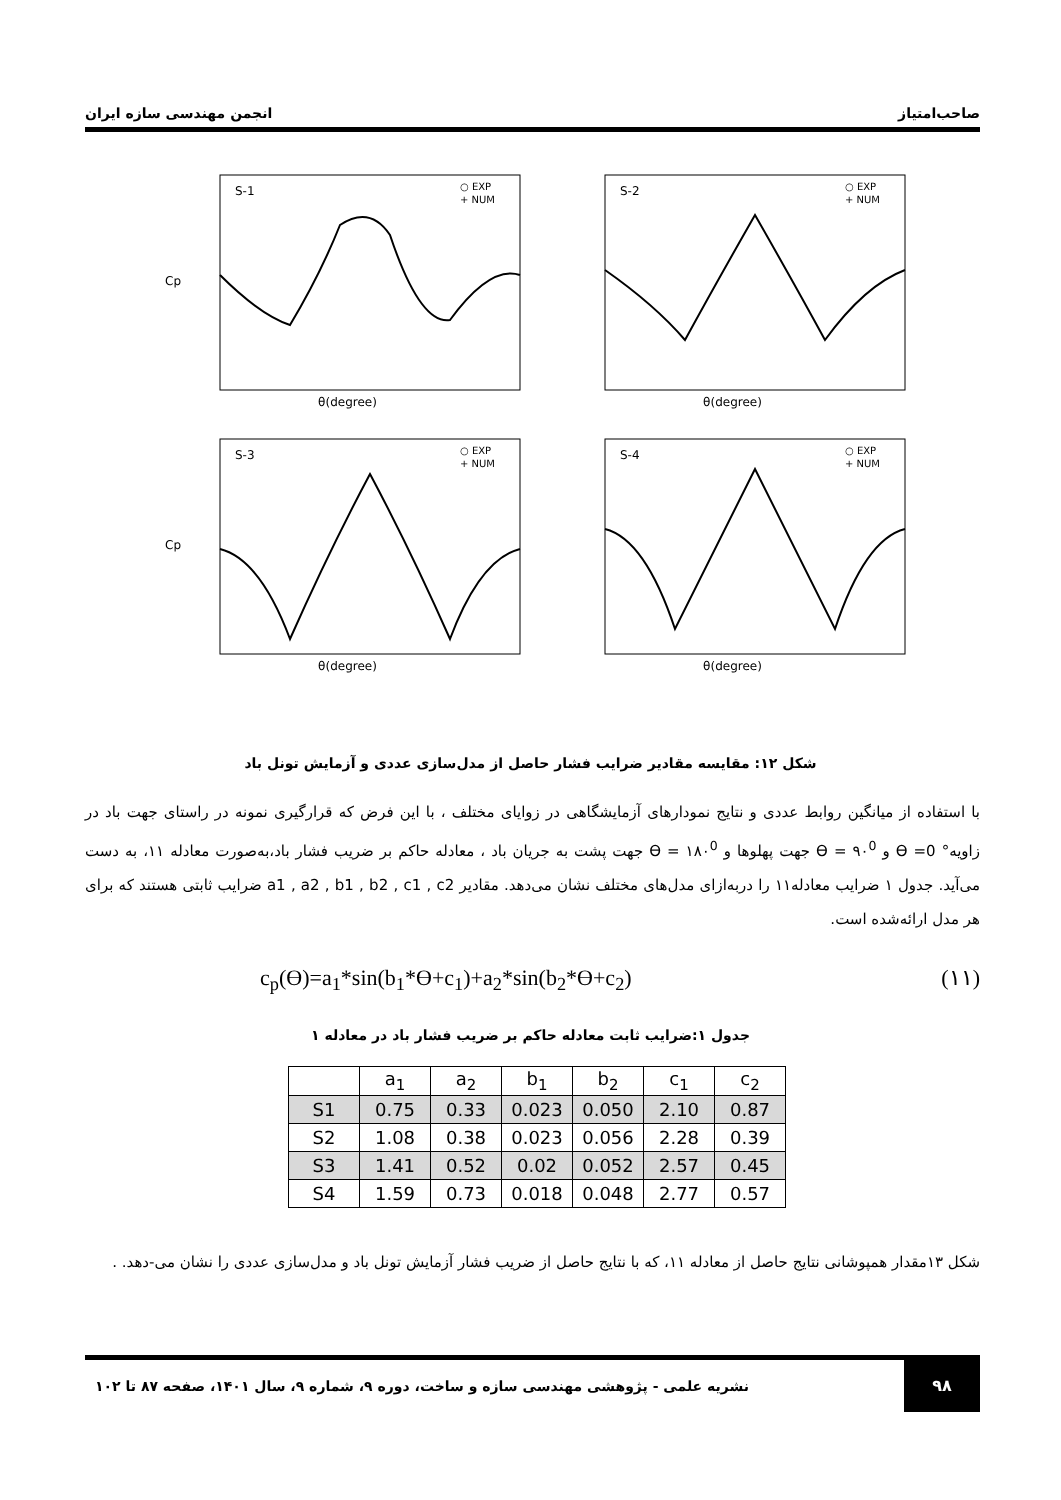صاحب‌امتیاز انجمن مهندسی سازه ایران
S-1
○ EXP
+ NUM
Cp
θ(degree)
S-2
○ EXP
+ NUM
θ(degree)
S-3
○ EXP
+ NUM
Cp
θ(degree)
S-4
○ EXP
+ NUM
θ(degree)
شکل ۱۲: مقایسه مقادیر ضرایب فشار حاصل از مدل‌سازی عددی و آزمایش تونل باد
با استفاده از میانگین روابط عددی و نتایج نمودارهای آزمایشگاهی در زوایای مختلف ، با این فرض که قرارگیری نمونه در راستای جهت باد در زاویه° 0= ϴ و ϴ = ۹۰<sup>0</sup> جهت پهلوها و ϴ = ۱۸۰<sup>0</sup> جهت پشت به جریان باد ، معادله حاکم بر ضریب فشار باد،به‌صورت معادله ۱۱، به دست می‌آید. جدول ۱ ضرایب معادله۱۱ را دربه‌ازای مدل‌های مختلف نشان می‌دهد. مقادیر a1 , a2 , b1 , b2 , c1 , c2 ضرایب ثابتی هستند که برای هر مدل ارائه‌شده است.
c<sub>p</sub>(ϴ)=a<sub>1</sub>*sin(b<sub>1</sub>*ϴ+c<sub>1</sub>)+a<sub>2</sub>*sin(b<sub>2</sub>*ϴ+c<sub>2</sub>) (۱۱)
جدول ۱:ضرایب ثابت معادله حاکم بر ضریب فشار باد در معادله ۱
| | a<sub>1</sub> | a<sub>2</sub> | b<sub>1</sub> | b<sub>2</sub> | c<sub>1</sub> | c<sub>2</sub> |
| --- | --- | --- | --- | --- | --- | --- |
| S1 | 0.75 | 0.33 | 0.023 | 0.050 | 2.10 | 0.87 |
| S2 | 1.08 | 0.38 | 0.023 | 0.056 | 2.28 | 0.39 |
| S3 | 1.41 | 0.52 | 0.02 | 0.052 | 2.57 | 0.45 |
| S4 | 1.59 | 0.73 | 0.018 | 0.048 | 2.77 | 0.57 |
شکل ۱۳مقدار همپوشانی نتایج حاصل از معادله ۱۱، که با نتایج حاصل از ضریب فشار آزمایش تونل باد و مدل‌سازی عددی را نشان می-دهد. .
۹۸
نشریه علمی - پژوهشی مهندسی سازه و ساخت، دوره ۹، شماره ۹، سال ۱۴۰۱، صفحه ۸۷ تا ۱۰۲